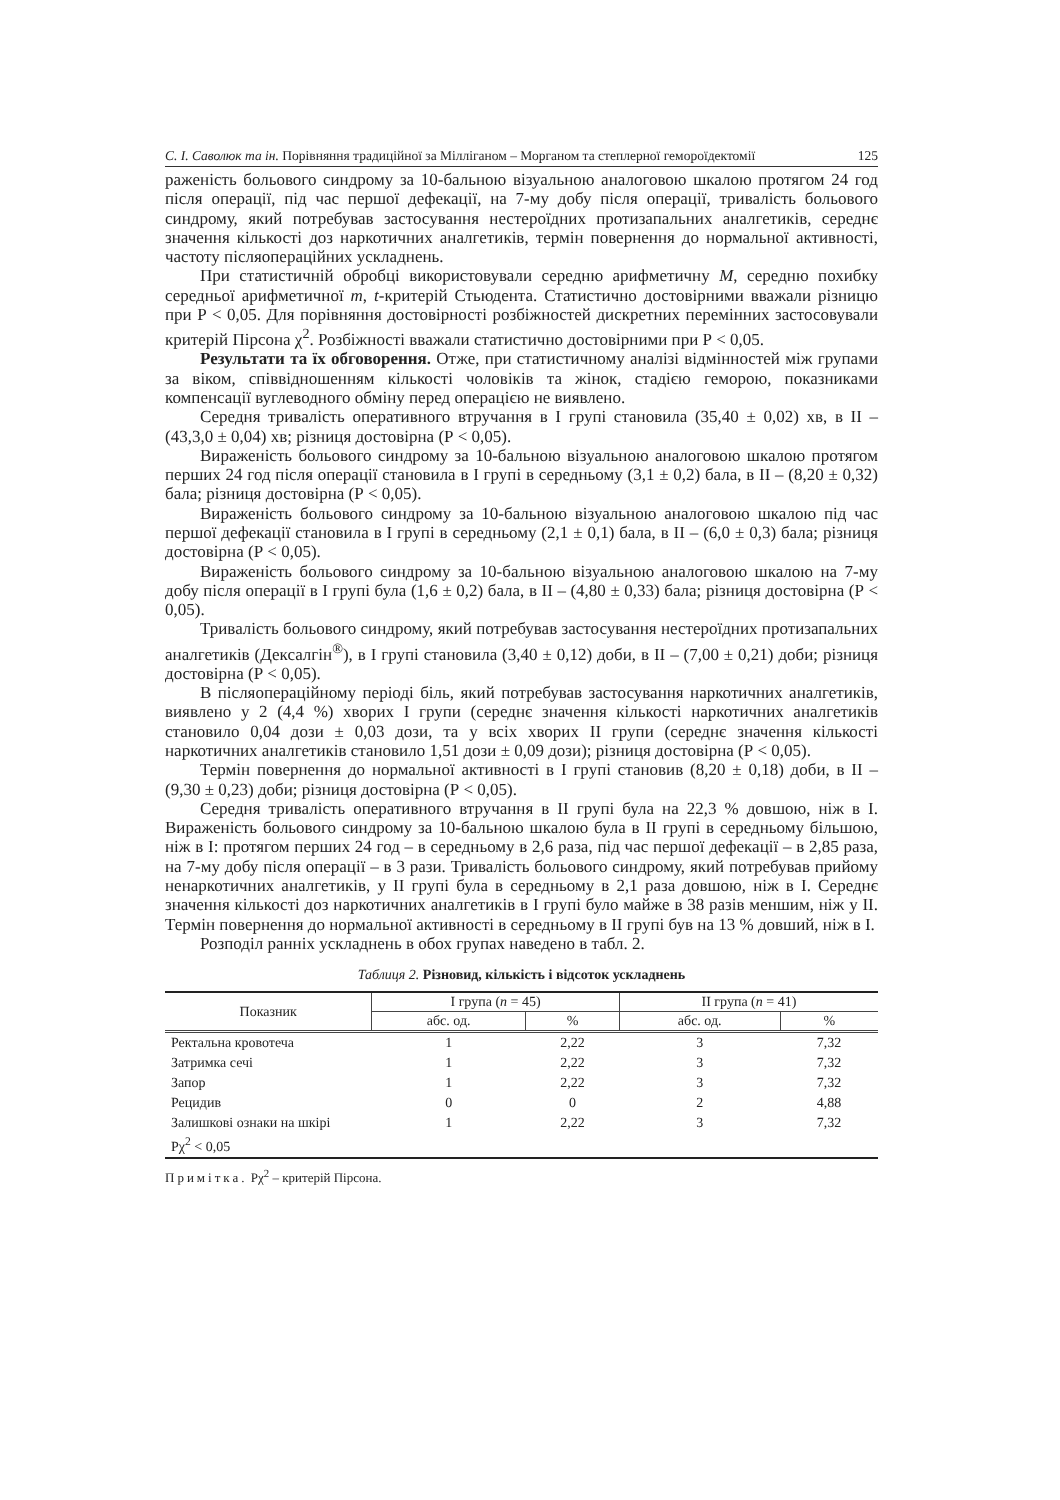С. І. Саволюк та ін. Порівняння традиційної за Мілліганом – Морганом та степлерної гемороїдектомії 125
раженість больового синдрому за 10-бальною візуальною аналоговою шкалою протягом 24 год після операції, під час першої дефекації, на 7-му добу після операції, тривалість больового синдрому, який потребував застосування нестероїдних протизапальних аналгетиків, середнє значення кількості доз наркотичних аналгетиків, термін повернення до нормальної активності, частоту післяопераційних ускладнень.
При статистичній обробці використовували середню арифметичну М, середню похибку середньої арифметичної m, t-критерій Стьюдента. Статистично достовірними вважали різницю при Р < 0,05. Для порівняння достовірності розбіжностей дискретних перемінних застосовували критерій Пірсона χ<sup>2</sup>. Розбіжності вважали статистично достовірними при Р < 0,05.
Результати та їх обговорення. Отже, при статистичному аналізі відмінностей між групами за віком, співвідношенням кількості чоловіків та жінок, стадією геморою, показниками компенсації вуглеводного обміну перед операцією не виявлено.
Середня тривалість оперативного втручання в I групі становила (35,40 ± 0,02) хв, в II – (43,3,0 ± 0,04) хв; різниця достовірна (Р < 0,05).
Вираженість больового синдрому за 10-бальною візуальною аналоговою шкалою протягом перших 24 год після операції становила в I групі в середньому (3,1 ± 0,2) бала, в II – (8,20 ± 0,32) бала; різниця достовірна (Р < 0,05).
Вираженість больового синдрому за 10-бальною візуальною аналоговою шкалою під час першої дефекації становила в I групі в середньому (2,1 ± 0,1) бала, в II – (6,0 ± 0,3) бала; різниця достовірна (Р < 0,05).
Вираженість больового синдрому за 10-бальною візуальною аналоговою шкалою на 7-му добу після операції в I групі була (1,6 ± 0,2) бала, в II – (4,80 ± 0,33) бала; різниця достовірна (Р < 0,05).
Тривалість больового синдрому, який потребував застосування нестероїдних протизапальних аналгетиків (Дексалгін<sup>®</sup>), в I групі становила (3,40 ± 0,12) доби, в II – (7,00 ± 0,21) доби; різниця достовірна (Р < 0,05).
В післяопераційному періоді біль, який потребував застосування наркотичних аналгетиків, виявлено у 2 (4,4 %) хворих I групи (середнє значення кількості наркотичних аналгетиків становило 0,04 дози ± 0,03 дози, та у всіх хворих II групи (середнє значення кількості наркотичних аналгетиків становило 1,51 дози ± 0,09 дози); різниця достовірна (Р < 0,05).
Термін повернення до нормальної активності в I групі становив (8,20 ± 0,18) доби, в II – (9,30 ± 0,23) доби; різниця достовірна (Р < 0,05).
Середня тривалість оперативного втручання в II групі була на 22,3 % довшою, ніж в I. Вираженість больового синдрому за 10-бальною шкалою була в II групі в середньому більшою, ніж в I: протягом перших 24 год – в середньому в 2,6 раза, під час першої дефекації – в 2,85 раза, на 7-му добу після операції – в 3 рази. Тривалість больового синдрому, який потребував прийому ненаркотичних аналгетиків, у II групі була в середньому в 2,1 раза довшою, ніж в I. Середнє значення кількості доз наркотичних аналгетиків в I групі було майже в 38 разів меншим, ніж у II. Термін повернення до нормальної активності в середньому в II групі був на 13 % довший, ніж в I.
Розподіл ранніх ускладнень в обох групах наведено в табл. 2.
Таблиця 2. Різновид, кількість і відсоток ускладнень
| Показник | I група ( n = 45) | | II група ( n = 41) | |
| --- | --- | --- | --- | --- |
| | абс. од. | % | абс. од. | % |
| Ректальна кровотеча | 1 | 2,22 | 3 | 7,32 |
| Затримка сечі | 1 | 2,22 | 3 | 7,32 |
| Запор | 1 | 2,22 | 3 | 7,32 |
| Рецидив | 0 | 0 | 2 | 4,88 |
| Залишкові ознаки на шкірі | 1 | 2,22 | 3 | 7,32 |
| Рχ<sup>2</sup> < 0,05 | | | | |
Примітка. Рχ<sup>2</sup> – критерій Пірсона.